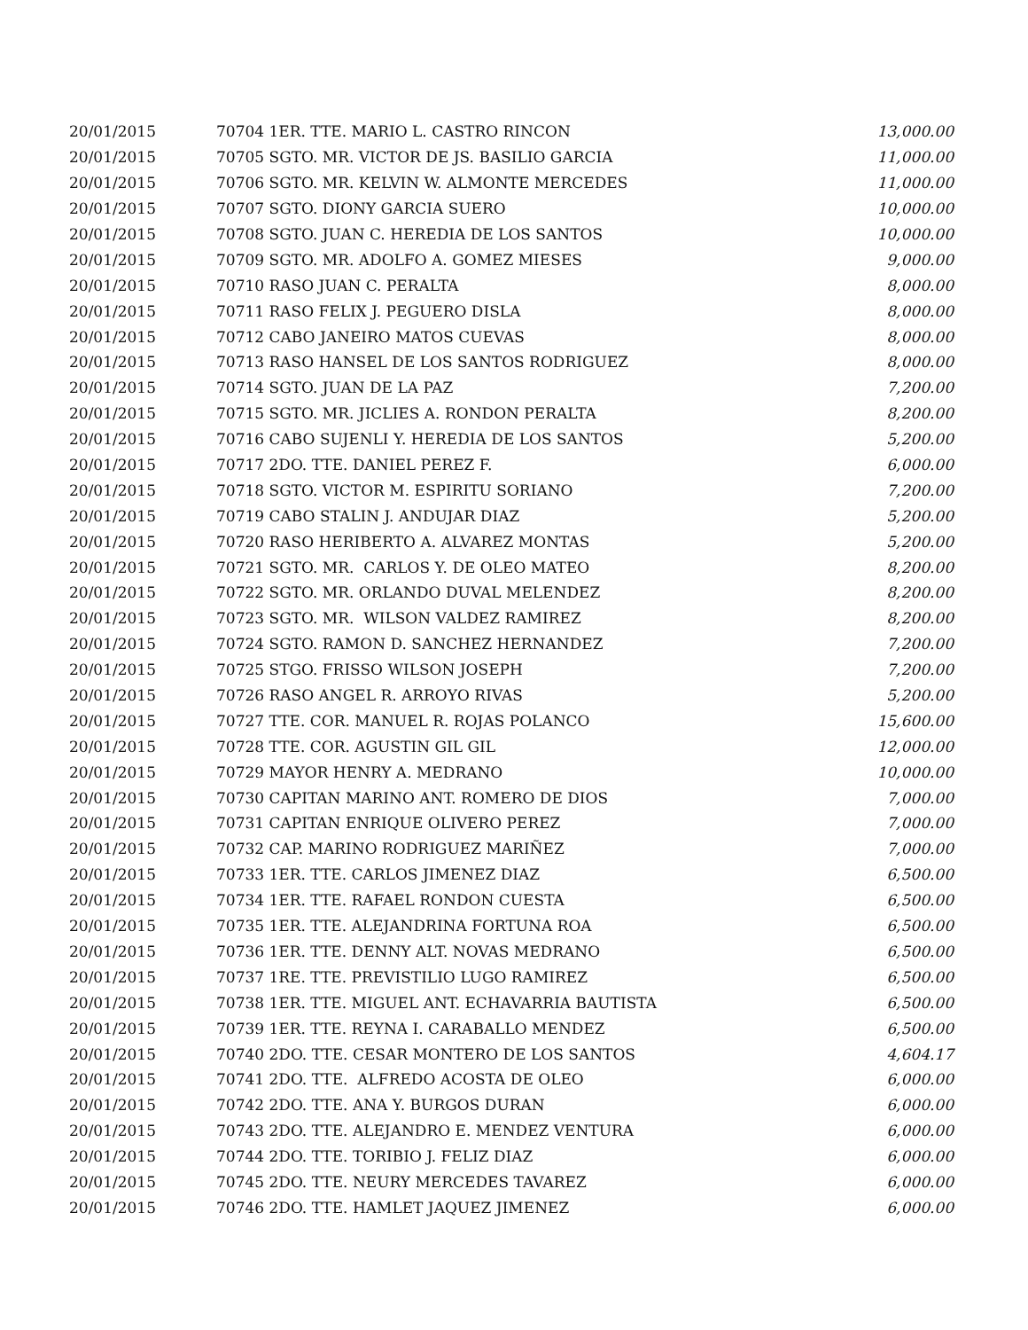| 20/01/2015 | 70704 1ER. TTE. MARIO L. CASTRO RINCON | 13,000.00 |
| 20/01/2015 | 70705 SGTO. MR. VICTOR DE JS. BASILIO GARCIA | 11,000.00 |
| 20/01/2015 | 70706 SGTO. MR. KELVIN W. ALMONTE MERCEDES | 11,000.00 |
| 20/01/2015 | 70707 SGTO. DIONY GARCIA SUERO | 10,000.00 |
| 20/01/2015 | 70708 SGTO. JUAN C. HEREDIA DE LOS SANTOS | 10,000.00 |
| 20/01/2015 | 70709 SGTO. MR. ADOLFO A. GOMEZ MIESES | 9,000.00 |
| 20/01/2015 | 70710 RASO JUAN C. PERALTA | 8,000.00 |
| 20/01/2015 | 70711 RASO FELIX J. PEGUERO DISLA | 8,000.00 |
| 20/01/2015 | 70712 CABO JANEIRO MATOS CUEVAS | 8,000.00 |
| 20/01/2015 | 70713 RASO HANSEL DE LOS SANTOS RODRIGUEZ | 8,000.00 |
| 20/01/2015 | 70714 SGTO. JUAN DE LA PAZ | 7,200.00 |
| 20/01/2015 | 70715 SGTO. MR. JICLIES A. RONDON PERALTA | 8,200.00 |
| 20/01/2015 | 70716 CABO SUJENLI Y. HEREDIA DE LOS SANTOS | 5,200.00 |
| 20/01/2015 | 70717 2DO. TTE. DANIEL PEREZ F. | 6,000.00 |
| 20/01/2015 | 70718 SGTO. VICTOR M. ESPIRITU SORIANO | 7,200.00 |
| 20/01/2015 | 70719 CABO STALIN J. ANDUJAR DIAZ | 5,200.00 |
| 20/01/2015 | 70720 RASO HERIBERTO A. ALVAREZ MONTAS | 5,200.00 |
| 20/01/2015 | 70721 SGTO. MR. CARLOS Y. DE OLEO MATEO | 8,200.00 |
| 20/01/2015 | 70722 SGTO. MR. ORLANDO DUVAL MELENDEZ | 8,200.00 |
| 20/01/2015 | 70723 SGTO. MR. WILSON VALDEZ RAMIREZ | 8,200.00 |
| 20/01/2015 | 70724 SGTO. RAMON D. SANCHEZ HERNANDEZ | 7,200.00 |
| 20/01/2015 | 70725 STGO. FRISSO WILSON JOSEPH | 7,200.00 |
| 20/01/2015 | 70726 RASO ANGEL R. ARROYO RIVAS | 5,200.00 |
| 20/01/2015 | 70727 TTE. COR. MANUEL R. ROJAS POLANCO | 15,600.00 |
| 20/01/2015 | 70728 TTE. COR. AGUSTIN GIL GIL | 12,000.00 |
| 20/01/2015 | 70729 MAYOR HENRY A. MEDRANO | 10,000.00 |
| 20/01/2015 | 70730 CAPITAN MARINO ANT. ROMERO DE DIOS | 7,000.00 |
| 20/01/2015 | 70731 CAPITAN ENRIQUE OLIVERO PEREZ | 7,000.00 |
| 20/01/2015 | 70732 CAP. MARINO RODRIGUEZ MARIÑEZ | 7,000.00 |
| 20/01/2015 | 70733 1ER. TTE. CARLOS JIMENEZ DIAZ | 6,500.00 |
| 20/01/2015 | 70734 1ER. TTE. RAFAEL RONDON CUESTA | 6,500.00 |
| 20/01/2015 | 70735 1ER. TTE. ALEJANDRINA FORTUNA ROA | 6,500.00 |
| 20/01/2015 | 70736 1ER. TTE. DENNY ALT. NOVAS MEDRANO | 6,500.00 |
| 20/01/2015 | 70737 1RE. TTE. PREVISTILIO LUGO RAMIREZ | 6,500.00 |
| 20/01/2015 | 70738 1ER. TTE. MIGUEL ANT. ECHAVARRIA BAUTISTA | 6,500.00 |
| 20/01/2015 | 70739 1ER. TTE. REYNA I. CARABALLO MENDEZ | 6,500.00 |
| 20/01/2015 | 70740 2DO. TTE. CESAR MONTERO DE LOS SANTOS | 4,604.17 |
| 20/01/2015 | 70741 2DO. TTE. ALFREDO ACOSTA DE OLEO | 6,000.00 |
| 20/01/2015 | 70742 2DO. TTE. ANA Y. BURGOS DURAN | 6,000.00 |
| 20/01/2015 | 70743 2DO. TTE. ALEJANDRO E. MENDEZ VENTURA | 6,000.00 |
| 20/01/2015 | 70744 2DO. TTE. TORIBIO J. FELIZ DIAZ | 6,000.00 |
| 20/01/2015 | 70745 2DO. TTE. NEURY MERCEDES TAVAREZ | 6,000.00 |
| 20/01/2015 | 70746 2DO. TTE. HAMLET JAQUEZ JIMENEZ | 6,000.00 |